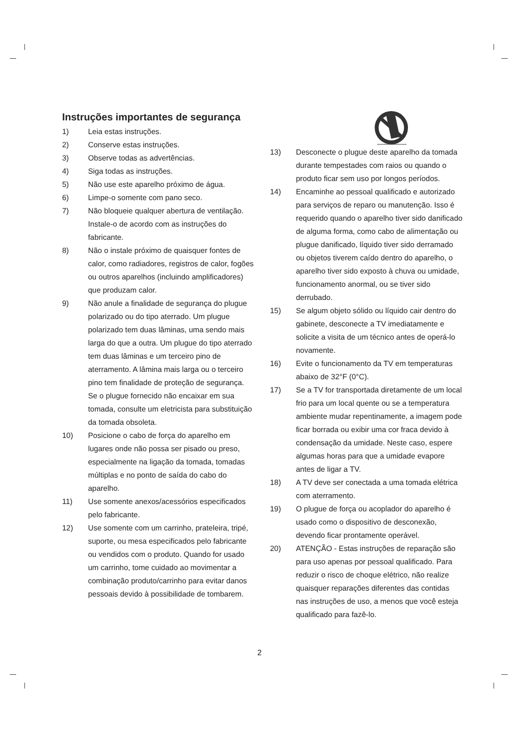Instruções importantes de segurança
1) Leia estas instruções.
2) Conserve estas instruções.
3) Observe todas as advertências.
4) Siga todas as instruções.
5) Não use este aparelho próximo de água.
6) Limpe-o somente com pano seco.
7) Não bloqueie qualquer abertura de ventilação. Instale-o de acordo com as instruções do fabricante.
8) Não o instale próximo de quaisquer fontes de calor, como radiadores, registros de calor, fogões ou outros aparelhos (incluindo amplificadores) que produzam calor.
9) Não anule a finalidade de segurança do plugue polarizado ou do tipo aterrado. Um plugue polarizado tem duas lâminas, uma sendo mais larga do que a outra. Um plugue do tipo aterrado tem duas lâminas e um terceiro pino de aterramento. A lâmina mais larga ou o terceiro pino tem finalidade de proteção de segurança. Se o plugue fornecido não encaixar em sua tomada, consulte um eletricista para substituição da tomada obsoleta.
10) Posicione o cabo de força do aparelho em lugares onde não possa ser pisado ou preso, especialmente na ligação da tomada, tomadas múltiplas e no ponto de saída do cabo do aparelho.
11) Use somente anexos/acessórios especificados pelo fabricante.
12) Use somente com um carrinho, prateleira, tripé, suporte, ou mesa especificados pelo fabricante ou vendidos com o produto. Quando for usado um carrinho, tome cuidado ao movimentar a combinação produto/carrinho para evitar danos pessoais devido à possibilidade de tombarem.
13) Desconecte o plugue deste aparelho da tomada durante tempestades com raios ou quando o produto ficar sem uso por longos períodos.
14) Encaminhe ao pessoal qualificado e autorizado para serviços de reparo ou manutenção. Isso é requerido quando o aparelho tiver sido danificado de alguma forma, como cabo de alimentação ou plugue danificado, líquido tiver sido derramado ou objetos tiverem caído dentro do aparelho, o aparelho tiver sido exposto à chuva ou umidade, funcionamento anormal, ou se tiver sido derrubado.
15) Se algum objeto sólido ou líquido cair dentro do gabinete, desconecte a TV imediatamente e solicite a visita de um técnico antes de operá-lo novamente.
16) Evite o funcionamento da TV em temperaturas abaixo de 32°F (0°C).
17) Se a TV for transportada diretamente de um local frio para um local quente ou se a temperatura ambiente mudar repentinamente, a imagem pode ficar borrada ou exibir uma cor fraca devido à condensação da umidade. Neste caso, espere algumas horas para que a umidade evapore antes de ligar a TV.
18) A TV deve ser conectada a uma tomada elétrica com aterramento.
19) O plugue de força ou acoplador do aparelho é usado como o dispositivo de desconexão, devendo ficar prontamente operável.
20) ATENÇÃO - Estas instruções de reparação são para uso apenas por pessoal qualificado. Para reduzir o risco de choque elétrico, não realize quaisquer reparações diferentes das contidas nas instruções de uso, a menos que você esteja qualificado para fazê-lo.
2